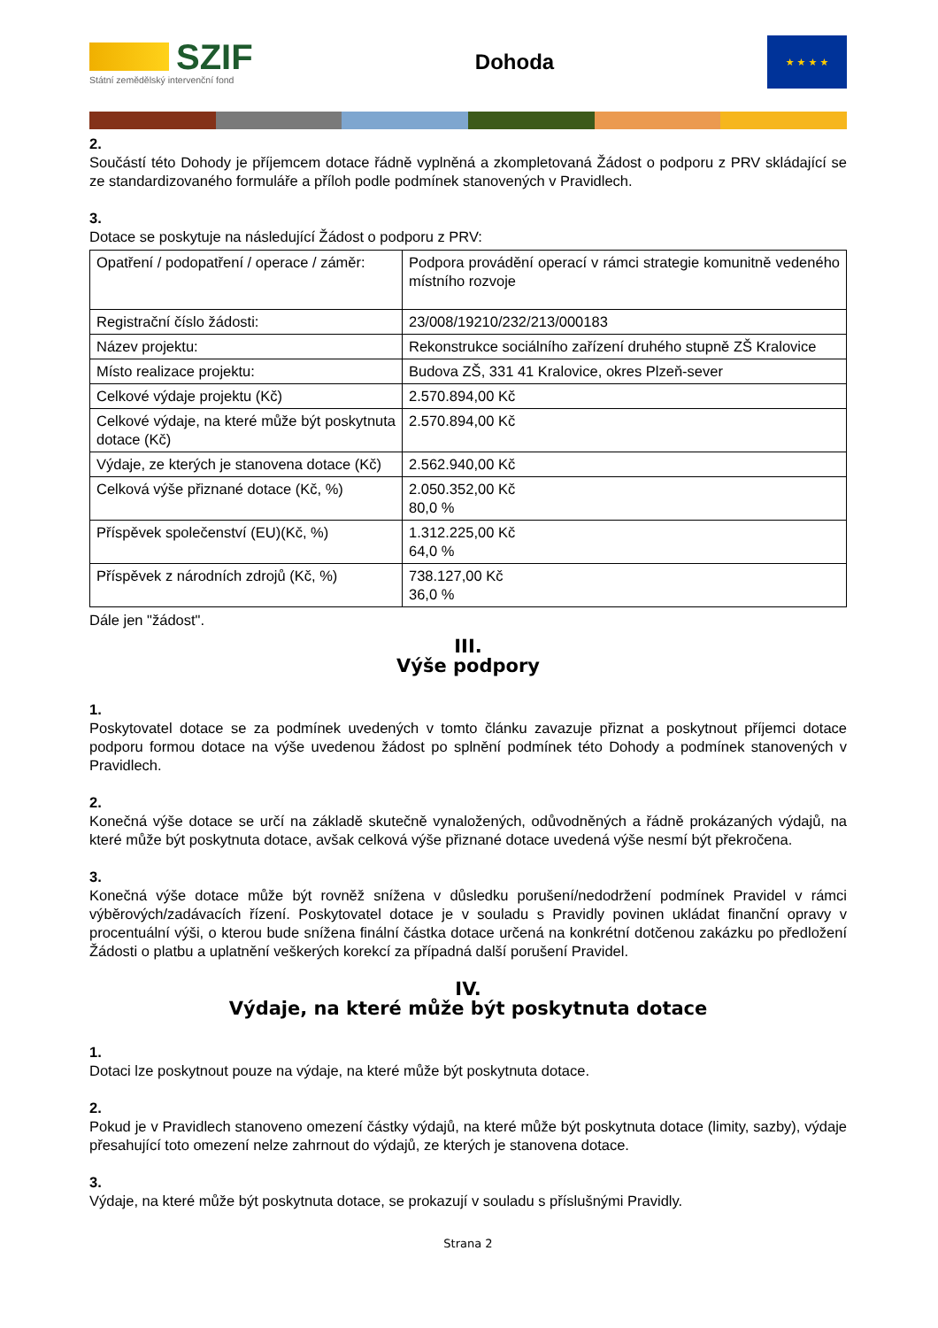SZIF
Státní zemědělský intervenční fond
Dohoda
★ ★ ★ ★
2.
Součástí této Dohody je příjemcem dotace řádně vyplněná a zkompletovaná Žádost o podporu z PRV skládající se ze standardizovaného formuláře a příloh podle podmínek stanovených v Pravidlech.
3.
Dotace se poskytuje na následující Žádost o podporu z PRV:
| Opatření / podopatření / operace / záměr: | Podpora provádění operací v rámci strategie komunitně vedeného místního rozvoje |
| Registrační číslo žádosti: | 23/008/19210/232/213/000183 |
| Název projektu: | Rekonstrukce sociálního zařízení druhého stupně ZŠ Kralovice |
| Místo realizace projektu: | Budova ZŠ, 331 41 Kralovice, okres Plzeň-sever |
| Celkové výdaje projektu (Kč) | 2.570.894,00 Kč |
| Celkové výdaje, na které může být poskytnuta dotace (Kč) | 2.570.894,00 Kč |
| Výdaje, ze kterých je stanovena dotace (Kč) | 2.562.940,00 Kč |
| Celková výše přiznané dotace (Kč, %) | 2.050.352,00 Kč 80,0 % |
| Příspěvek společenství (EU)(Kč, %) | 1.312.225,00 Kč 64,0 % |
| Příspěvek z národních zdrojů (Kč, %) | 738.127,00 Kč 36,0 % |
Dále jen "žádost".
III.
Výše podpory
1.
Poskytovatel dotace se za podmínek uvedených v tomto článku zavazuje přiznat a poskytnout příjemci dotace podporu formou dotace na výše uvedenou žádost po splnění podmínek této Dohody a podmínek stanovených v Pravidlech.
2.
Konečná výše dotace se určí na základě skutečně vynaložených, odůvodněných a řádně prokázaných výdajů, na které může být poskytnuta dotace, avšak celková výše přiznané dotace uvedená výše nesmí být překročena.
3.
Konečná výše dotace může být rovněž snížena v důsledku porušení/nedodržení podmínek Pravidel v rámci výběrových/zadávacích řízení. Poskytovatel dotace je v souladu s Pravidly povinen ukládat finanční opravy v procentuální výši, o kterou bude snížena finální částka dotace určená na konkrétní dotčenou zakázku po předložení Žádosti o platbu a uplatnění veškerých korekcí za případná další porušení Pravidel.
IV.
Výdaje, na které může být poskytnuta dotace
1.
Dotaci lze poskytnout pouze na výdaje, na které může být poskytnuta dotace.
2.
Pokud je v Pravidlech stanoveno omezení částky výdajů, na které může být poskytnuta dotace (limity, sazby), výdaje přesahující toto omezení nelze zahrnout do výdajů, ze kterých je stanovena dotace.
3.
Výdaje, na které může být poskytnuta dotace, se prokazují v souladu s příslušnými Pravidly.
Strana 2